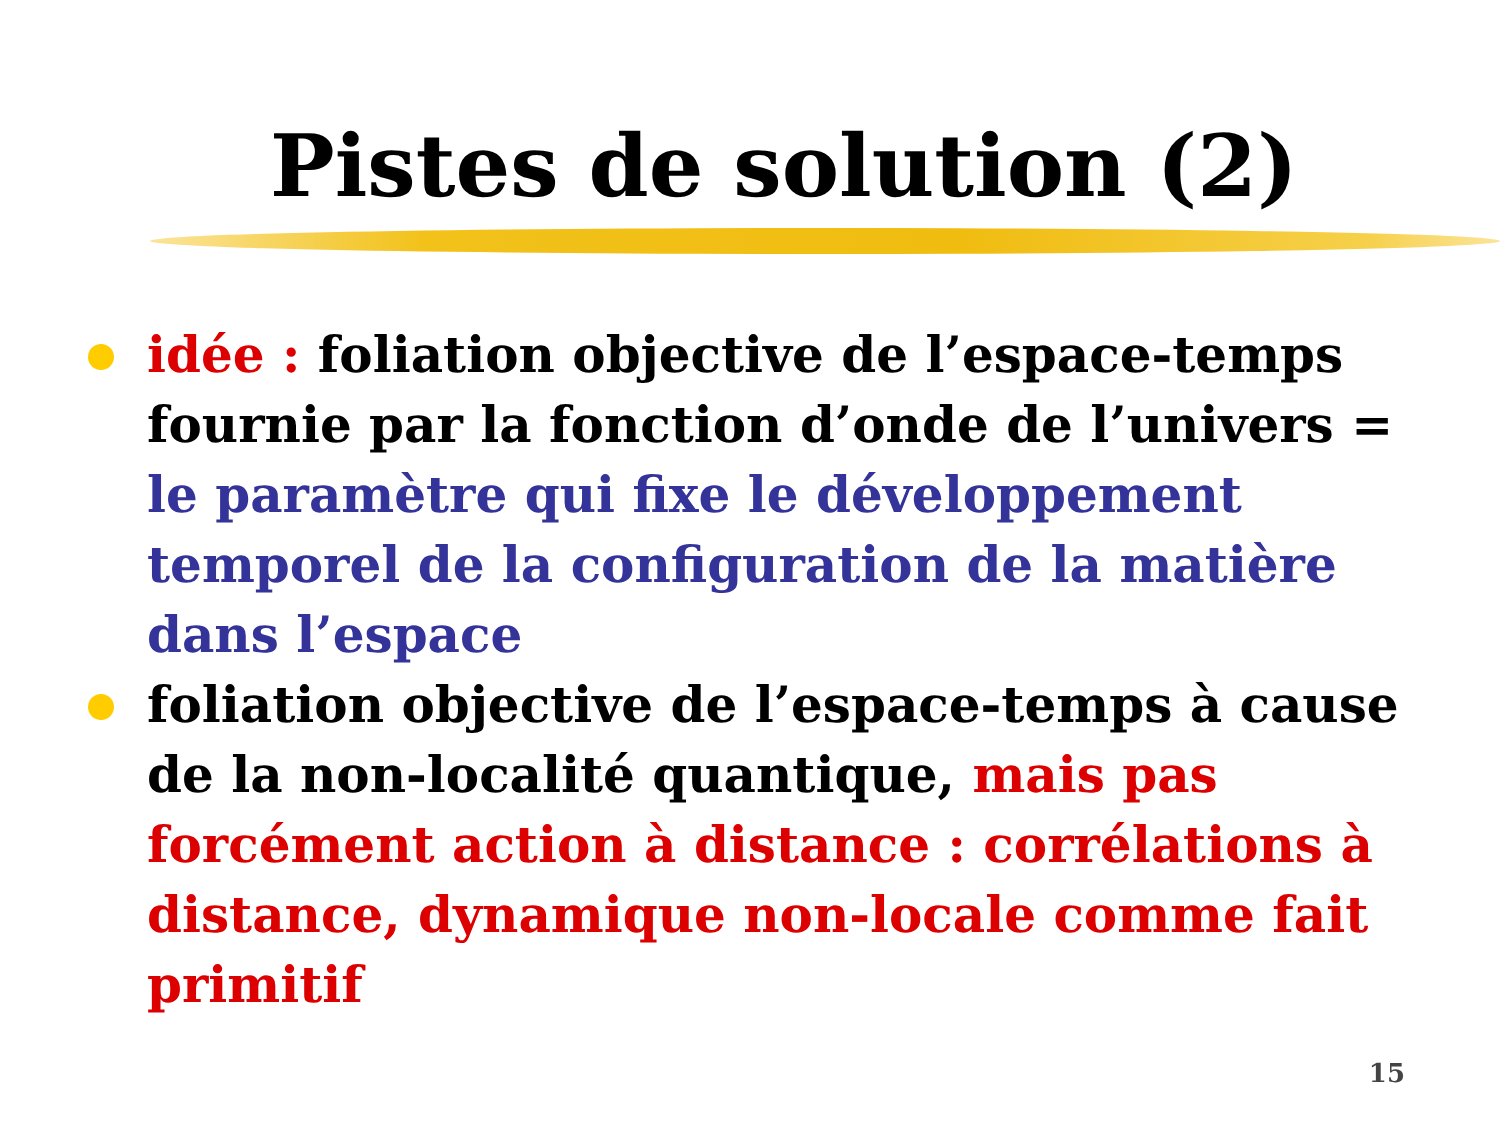Pistes de solution (2)
idée : foliation objective de l’espace-temps fournie par la fonction d’onde de l’univers = le paramètre qui fixe le développement temporel de la configuration de la matière dans l’espace
foliation objective de l’espace-temps à cause de la non-localité quantique, mais pas forcément action à distance : corrélations à distance, dynamique non-locale comme fait primitif
15